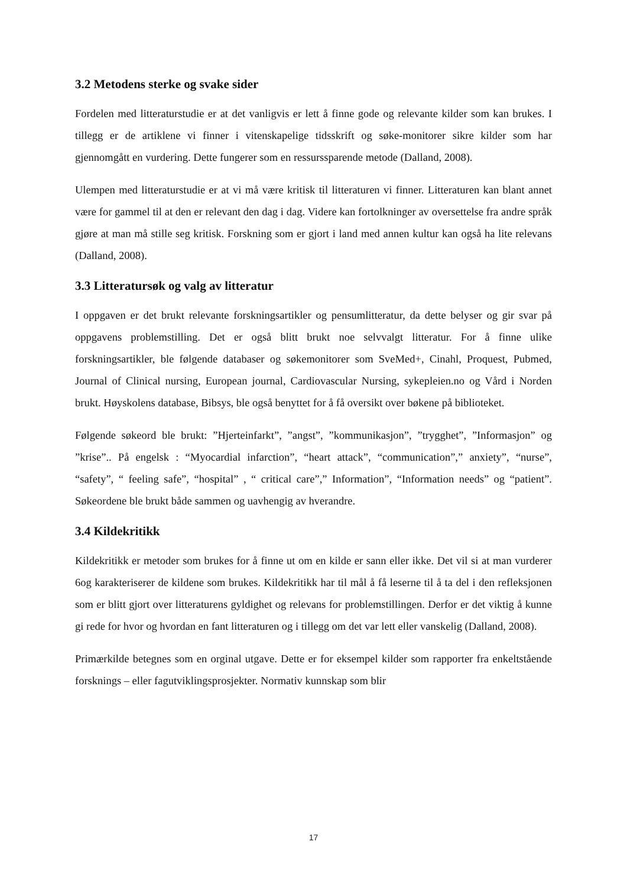3.2 Metodens sterke og svake sider
Fordelen med litteraturstudie er at det vanligvis er lett å finne gode og relevante kilder som kan brukes. I tillegg er de artiklene vi finner i vitenskapelige tidsskrift og søke-monitorer sikre kilder som har gjennomgått en vurdering. Dette fungerer som en ressurssparende metode (Dalland, 2008).
Ulempen med litteraturstudie er at vi må være kritisk til litteraturen vi finner. Litteraturen kan blant annet være for gammel til at den er relevant den dag i dag. Videre kan fortolkninger av oversettelse fra andre språk gjøre at man må stille seg kritisk. Forskning som er gjort i land med annen kultur kan også ha lite relevans (Dalland, 2008).
3.3 Litteratursøk og valg av litteratur
I oppgaven er det brukt relevante forskningsartikler og pensumlitteratur, da dette belyser og gir svar på oppgavens problemstilling. Det er også blitt brukt noe selvvalgt litteratur. For å finne ulike forskningsartikler, ble følgende databaser og søkemonitorer som SveMed+, Cinahl, Proquest, Pubmed, Journal of Clinical nursing, European journal, Cardiovascular Nursing, sykepleien.no og Vård i Norden brukt. Høyskolens database, Bibsys, ble også benyttet for å få oversikt over bøkene på biblioteket.
Følgende søkeord ble brukt: ”Hjerteinfarkt”, ”angst”, ”kommunikasjon”, ”trygghet”, ”Informasjon” og ”krise”.. På engelsk : “Myocardial infarction”, “heart attack”, “communication”,” anxiety”, “nurse”, “safety”, “ feeling safe”, “hospital” , “ critical care”,” Information”, “Information needs” og “patient”. Søkeordene ble brukt både sammen og uavhengig av hverandre.
3.4 Kildekritikk
Kildekritikk er metoder som brukes for å finne ut om en kilde er sann eller ikke. Det vil si at man vurderer 6og karakteriserer de kildene som brukes. Kildekritikk har til mål å få leserne til å ta del i den refleksjonen som er blitt gjort over litteraturens gyldighet og relevans for problemstillingen. Derfor er det viktig å kunne gi rede for hvor og hvordan en fant litteraturen og i tillegg om det var lett eller vanskelig (Dalland, 2008).
Primærkilde betegnes som en orginal utgave. Dette er for eksempel kilder som rapporter fra enkeltstående forsknings – eller fagutviklingsprosjekter. Normativ kunnskap som blir
17